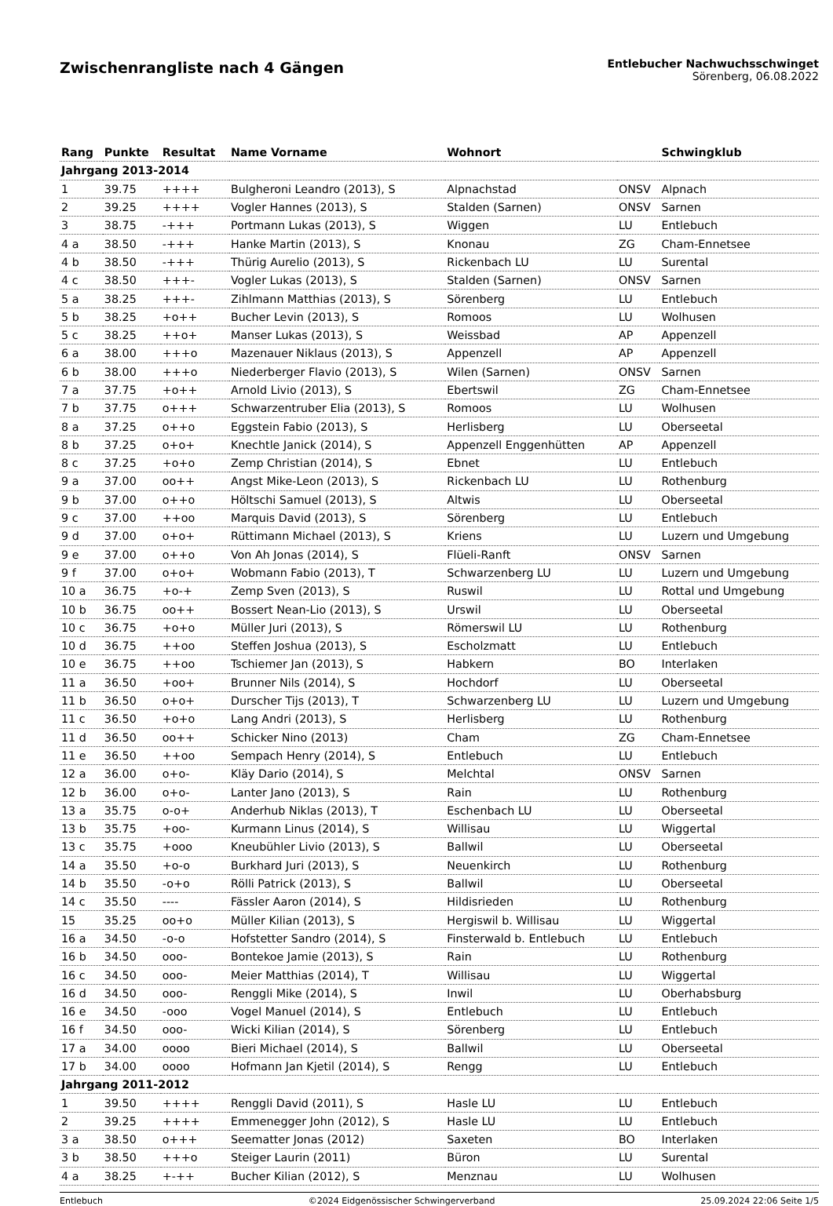Zwischenrangliste nach 4 Gängen
Entlebucher Nachwuchsschwinget
Sörenberg, 06.08.2022
| Rang | Punkte | Resultat | Name Vorname | Wohnort | | Schwingklub |
| --- | --- | --- | --- | --- | --- | --- |
| Jahrgang 2013-2014 | | | | | | |
| 1 | 39.75 | ++++ | Bulgheroni Leandro (2013), S | Alpnachstad | ONSV | Alpnach |
| 2 | 39.25 | ++++ | Vogler Hannes (2013), S | Stalden (Sarnen) | ONSV | Sarnen |
| 3 | 38.75 | -+++ | Portmann Lukas (2013), S | Wiggen | LU | Entlebuch |
| 4 a | 38.50 | -+++ | Hanke Martin (2013), S | Knonau | ZG | Cham-Ennetsee |
| 4 b | 38.50 | -+++ | Thürig Aurelio (2013), S | Rickenbach LU | LU | Surental |
| 4 c | 38.50 | +++- | Vogler Lukas (2013), S | Stalden (Sarnen) | ONSV | Sarnen |
| 5 a | 38.25 | +++- | Zihlmann Matthias (2013), S | Sörenberg | LU | Entlebuch |
| 5 b | 38.25 | +o++ | Bucher Levin (2013), S | Romoos | LU | Wolhusen |
| 5 c | 38.25 | ++o+ | Manser Lukas (2013), S | Weissbad | AP | Appenzell |
| 6 a | 38.00 | +++o | Mazenauer Niklaus (2013), S | Appenzell | AP | Appenzell |
| 6 b | 38.00 | +++o | Niederberger Flavio (2013), S | Wilen (Sarnen) | ONSV | Sarnen |
| 7 a | 37.75 | +o++ | Arnold Livio (2013), S | Ebertswil | ZG | Cham-Ennetsee |
| 7 b | 37.75 | o+++ | Schwarzentruber Elia (2013), S | Romoos | LU | Wolhusen |
| 8 a | 37.25 | o++o | Eggstein Fabio (2013), S | Herlisberg | LU | Oberseetal |
| 8 b | 37.25 | o+o+ | Knechtle Janick (2014), S | Appenzell Enggenhütten | AP | Appenzell |
| 8 c | 37.25 | +o+o | Zemp Christian (2014), S | Ebnet | LU | Entlebuch |
| 9 a | 37.00 | oo++ | Angst Mike-Leon (2013), S | Rickenbach LU | LU | Rothenburg |
| 9 b | 37.00 | o++o | Höltschi Samuel (2013), S | Altwis | LU | Oberseetal |
| 9 c | 37.00 | ++oo | Marquis David (2013), S | Sörenberg | LU | Entlebuch |
| 9 d | 37.00 | o+o+ | Rüttimann Michael (2013), S | Kriens | LU | Luzern und Umgebung |
| 9 e | 37.00 | o++o | Von Ah Jonas (2014), S | Flüeli-Ranft | ONSV | Sarnen |
| 9 f | 37.00 | o+o+ | Wobmann Fabio (2013), T | Schwarzenberg LU | LU | Luzern und Umgebung |
| 10 a | 36.75 | +o-+ | Zemp Sven (2013), S | Ruswil | LU | Rottal und Umgebung |
| 10 b | 36.75 | oo++ | Bossert Nean-Lio (2013), S | Urswil | LU | Oberseetal |
| 10 c | 36.75 | +o+o | Müller Juri (2013), S | Römerswil LU | LU | Rothenburg |
| 10 d | 36.75 | ++oo | Steffen Joshua (2013), S | Escholzmatt | LU | Entlebuch |
| 10 e | 36.75 | ++oo | Tschiemer Jan (2013), S | Habkern | BO | Interlaken |
| 11 a | 36.50 | +oo+ | Brunner Nils (2014), S | Hochdorf | LU | Oberseetal |
| 11 b | 36.50 | o+o+ | Durscher Tijs (2013), T | Schwarzenberg LU | LU | Luzern und Umgebung |
| 11 c | 36.50 | +o+o | Lang Andri (2013), S | Herlisberg | LU | Rothenburg |
| 11 d | 36.50 | oo++ | Schicker Nino (2013) | Cham | ZG | Cham-Ennetsee |
| 11 e | 36.50 | ++oo | Sempach Henry (2014), S | Entlebuch | LU | Entlebuch |
| 12 a | 36.00 | o+o- | Kläy Dario (2014), S | Melchtal | ONSV | Sarnen |
| 12 b | 36.00 | o+o- | Lanter Jano (2013), S | Rain | LU | Rothenburg |
| 13 a | 35.75 | o-o+ | Anderhub Niklas (2013), T | Eschenbach LU | LU | Oberseetal |
| 13 b | 35.75 | +oo- | Kurmann Linus (2014), S | Willisau | LU | Wiggertal |
| 13 c | 35.75 | +ooo | Kneubühler Livio (2013), S | Ballwil | LU | Oberseetal |
| 14 a | 35.50 | +o-o | Burkhard Juri (2013), S | Neuenkirch | LU | Rothenburg |
| 14 b | 35.50 | -o+o | Rölli Patrick (2013), S | Ballwil | LU | Oberseetal |
| 14 c | 35.50 | ---- | Fässler Aaron (2014), S | Hildisrieden | LU | Rothenburg |
| 15 | 35.25 | oo+o | Müller Kilian (2013), S | Hergiswil b. Willisau | LU | Wiggertal |
| 16 a | 34.50 | -o-o | Hofstetter Sandro (2014), S | Finsterwald b. Entlebuch | LU | Entlebuch |
| 16 b | 34.50 | ooo- | Bontekoe Jamie (2013), S | Rain | LU | Rothenburg |
| 16 c | 34.50 | ooo- | Meier Matthias (2014), T | Willisau | LU | Wiggertal |
| 16 d | 34.50 | ooo- | Renggli Mike (2014), S | Inwil | LU | Oberhabsburg |
| 16 e | 34.50 | -ooo | Vogel Manuel (2014), S | Entlebuch | LU | Entlebuch |
| 16 f | 34.50 | ooo- | Wicki Kilian (2014), S | Sörenberg | LU | Entlebuch |
| 17 a | 34.00 | oooo | Bieri Michael (2014), S | Ballwil | LU | Oberseetal |
| 17 b | 34.00 | oooo | Hofmann Jan Kjetil (2014), S | Rengg | LU | Entlebuch |
| Jahrgang 2011-2012 | | | | | | |
| 1 | 39.50 | ++++ | Renggli David (2011), S | Hasle LU | LU | Entlebuch |
| 2 | 39.25 | ++++ | Emmenegger John (2012), S | Hasle LU | LU | Entlebuch |
| 3 a | 38.50 | o+++ | Seematter Jonas (2012) | Saxeten | BO | Interlaken |
| 3 b | 38.50 | +++o | Steiger Laurin (2011) | Büron | LU | Surental |
| 4 a | 38.25 | +-++ | Bucher Kilian (2012), S | Menznau | LU | Wolhusen |
Entlebuch ©2024 Eidgenössischer Schwingerverband 25.09.2024 22:06 Seite 1/5